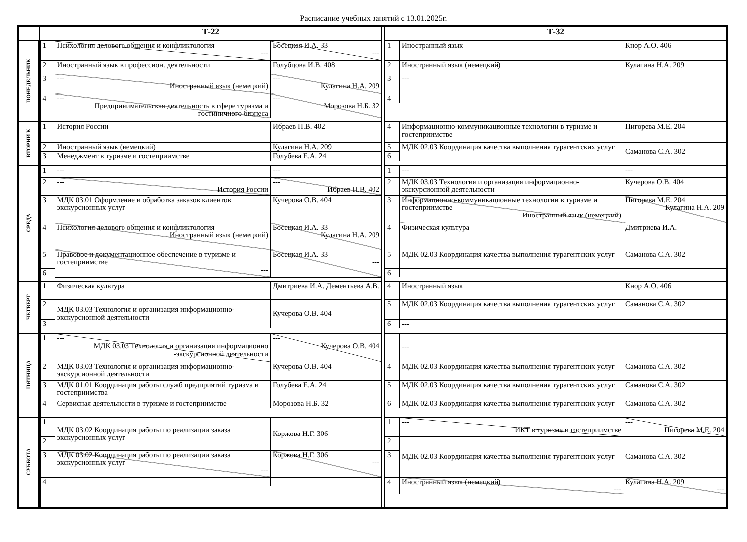Расписание учебных занятий с 13.01.2025г.
| | Т-22 | | Т-32 |
| ПОНЕДЕЛЬНИК | / 1 / Психология делового общения и конфликтология --- / Босецкая И.А. 33 --- / / 2 / Иностранный язык в профессион. деятельности / Голубцова И.В. 408 / / 3 / --- Иностранный язык (немецкий) / --- Кулагина Н.А. 209 / / 4 / --- Предпринимательская деятельность в сфере туризма и гостиничного бизнеса / --- Морозова Н.Б. 32 / | | / 1 / Иностранный язык / Кнор А.О. 406 / / 2 / Иностранный язык (немецкий) / Кулагина Н.А. 209 / / 3 / --- / / / 4 / / / |
| ВТОРНИ К | / 1 / История России / Ибраев П.В. 402 / / 2 / Иностранный язык (немецкий) / Кулагина Н.А. 209 / / 3 / Менеджмент в туризме и гостеприимстве / Голубева Е.А. 24 / | | / 4 / Информационно-коммуникационные технологии в туризме и гостеприимстве / Пигорева М.Е. 204 / / 5 / МДК 02.03 Координация качества выполнения турагентских услуг / Саманова С.А. 302 / / 6 / / / |
| СРЕДА | / 1 / --- / --- / / 2 / --- История России / --- Ибраев П.В. 402 / / 3 / МДК 03.01 Оформление и обработка заказов клиентов экскурсионных услуг / Кучерова О.В. 404 / / 4 / Психология делового общения и конфликтология Иностранный язык (немецкий) / Босецкая И.А. 33 Кулагина Н.А. 209 / / 5 / Правовое и документационное обеспечение в туризме и гостеприимстве --- / Босецкая И.А. 33 --- / / 6 / / / | | / 1 / --- / --- / / 2 / МДК 03.03 Технология и организация информационно-экскурсионной деятельности / Кучерова О.В. 404 / / 3 / Информационно-коммуникационные технологии в туризме и гостеприимстве Иностранный язык (немецкий) / Пигорева М.Е. 204 Кулагина Н.А. 209 / / 4 / Физическая культура / Дмитриева И.А. / / 5 / МДК 02.03 Координация качества выполнения турагентских услуг / Саманова С.А. 302 / / 6 / / / |
| ЧЕТВЕРГ | / 1 / Физическая культура / Дмитриева И.А. Дементьева А.В. / / 2 / МДК 03.03 Технология и организация информационно-экскурсионной деятельности / Кучерова О.В. 404 / / 3 / / / | | / 4 / Иностранный язык / Кнор А.О. 406 / / 5 / МДК 02.03 Координация качества выполнения турагентских услуг / Саманова С.А. 302 / / 6 / --- / / |
| ПЯТНИЦА | / 1 / --- МДК 03.03 Технология и организация информационно -экскурсионной деятельности / --- Кучерова О.В. 404 / / 2 / МДК 03.03 Технология и организация информационно-экскурсионной деятельности / Кучерова О.В. 404 / / 3 / МДК 01.01 Координация работы служб предприятий туризма и гостеприимства / Голубева Е.А. 24 / / 4 / Сервисная деятельности в туризме и гостеприимстве / Морозова Н.Б. 32 / | | / / --- / / / 4 / МДК 02.03 Координация качества выполнения турагентских услуг / Саманова С.А. 302 / / 5 / МДК 02.03 Координация качества выполнения турагентских услуг / Саманова С.А. 302 / / 6 / МДК 02.03 Координация качества выполнения турагентских услуг / Саманова С.А. 302 / |
| СУББОТА | / 1 / МДК 03.02 Координация работы по реализации заказа экскурсионных услуг / Коржова Н.Г. 306 / / 2 / / / / 3 / МДК 03.02 Координация работы по реализации заказа экскурсионных услуг --- / Коржова Н.Г. 306 --- / / 4 / / / | | / 1 / --- ИКТ в туризме и гостеприимстве / --- Пигорева М.Е. 204 / / 2 / МДК 02.03 Координация качества выполнения турагентских услуг / Саманова С.А. 302 / / 3 / / / / 4 / Иностранный язык (немецкий) --- / Кулагина Н.А. 209 --- / |